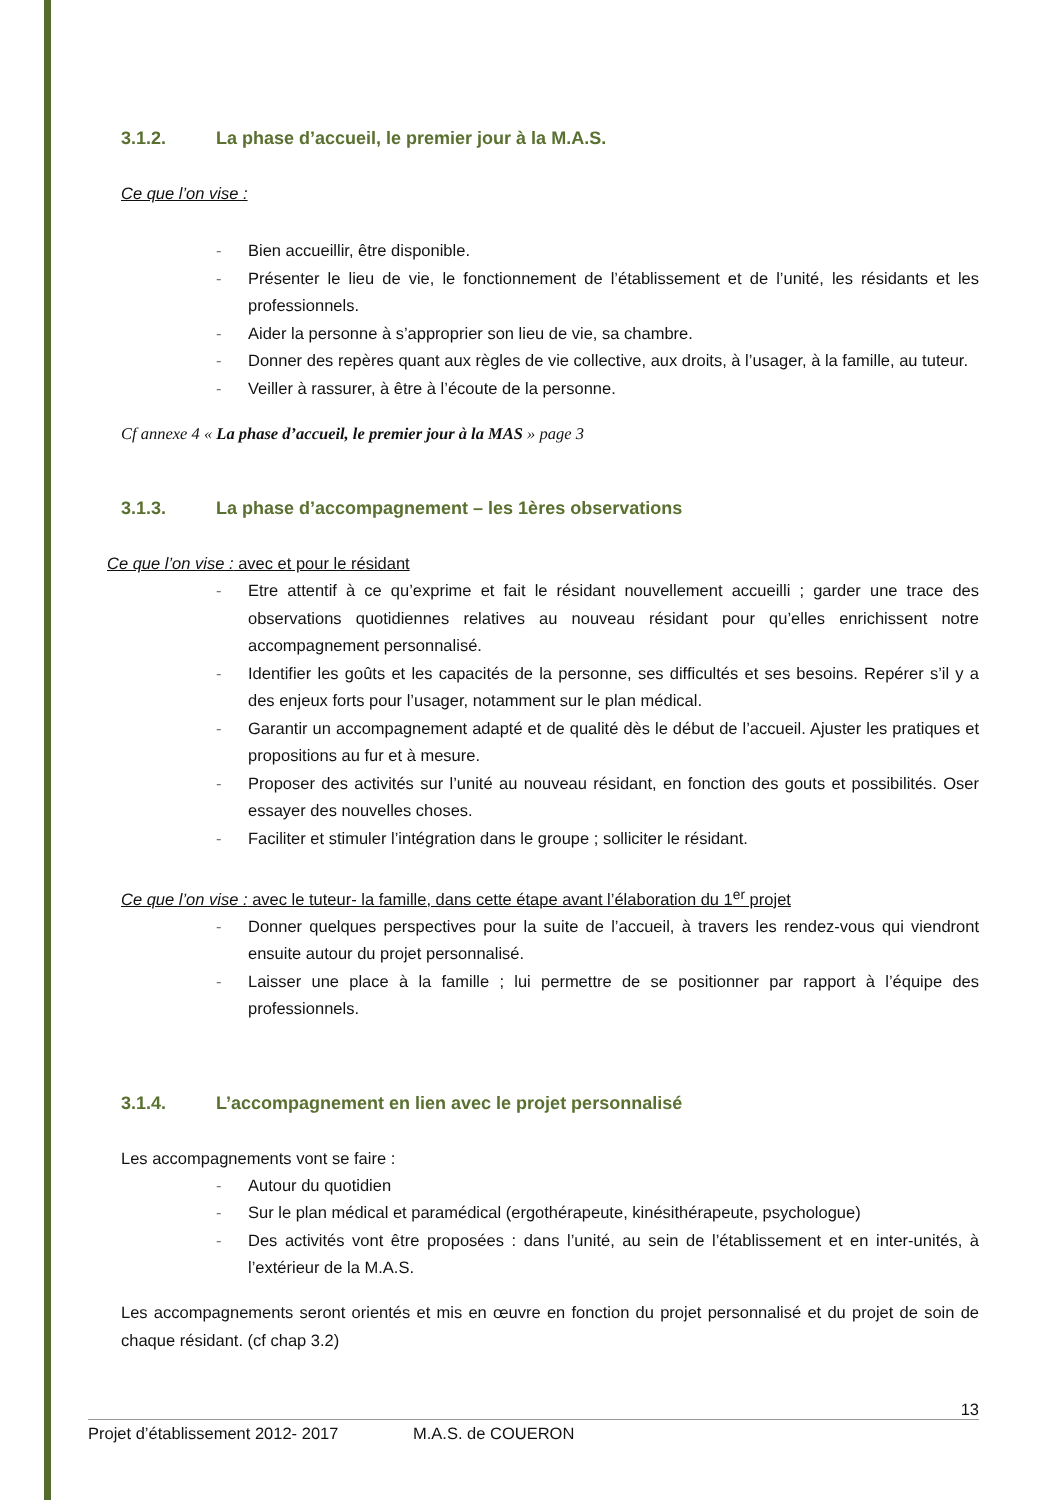3.1.2. La phase d’accueil, le premier jour à la M.A.S.
Ce que l’on vise :
- Bien accueillir, être disponible.
- Présenter le lieu de vie, le fonctionnement de l’établissement et de l’unité, les résidants et les professionnels.
- Aider la personne à s’approprier son lieu de vie, sa chambre.
- Donner des repères quant aux règles de vie collective, aux droits, à l’usager, à la famille, au tuteur.
- Veiller à rassurer, à être à l’écoute de la personne.
Cf annexe 4 « La phase d’accueil, le premier jour à la MAS » page 3
3.1.3. La phase d’accompagnement – les 1ères observations
Ce que l’on vise : avec et pour le résidant
- Etre attentif à ce qu’exprime et fait le résidant nouvellement accueilli ; garder une trace des observations quotidiennes relatives au nouveau résidant pour qu’elles enrichissent notre accompagnement personnalisé.
- Identifier les goûts et les capacités de la personne, ses difficultés et ses besoins. Repérer s’il y a des enjeux forts pour l’usager, notamment sur le plan médical.
- Garantir un accompagnement adapté et de qualité dès le début de l’accueil. Ajuster les pratiques et propositions au fur et à mesure.
- Proposer des activités sur l’unité au nouveau résidant, en fonction des gouts et possibilités. Oser essayer des nouvelles choses.
- Faciliter et stimuler l’intégration dans le groupe ; solliciter le résidant.
Ce que l’on vise : avec le tuteur- la famille, dans cette étape avant l’élaboration du 1<sup>er</sup> projet
- Donner quelques perspectives pour la suite de l’accueil, à travers les rendez-vous qui viendront ensuite autour du projet personnalisé.
- Laisser une place à la famille ; lui permettre de se positionner par rapport à l’équipe des professionnels.
3.1.4. L’accompagnement en lien avec le projet personnalisé
Les accompagnements vont se faire :
- Autour du quotidien
- Sur le plan médical et paramédical (ergothérapeute, kinésithérapeute, psychologue)
- Des activités vont être proposées : dans l’unité, au sein de l’établissement et en inter-unités, à l’extérieur de la M.A.S.
Les accompagnements seront orientés et mis en œuvre en fonction du projet personnalisé et du projet de soin de chaque résidant. (cf chap 3.2)
13
Projet d’établissement 2012- 2017 M.A.S. de COUERON